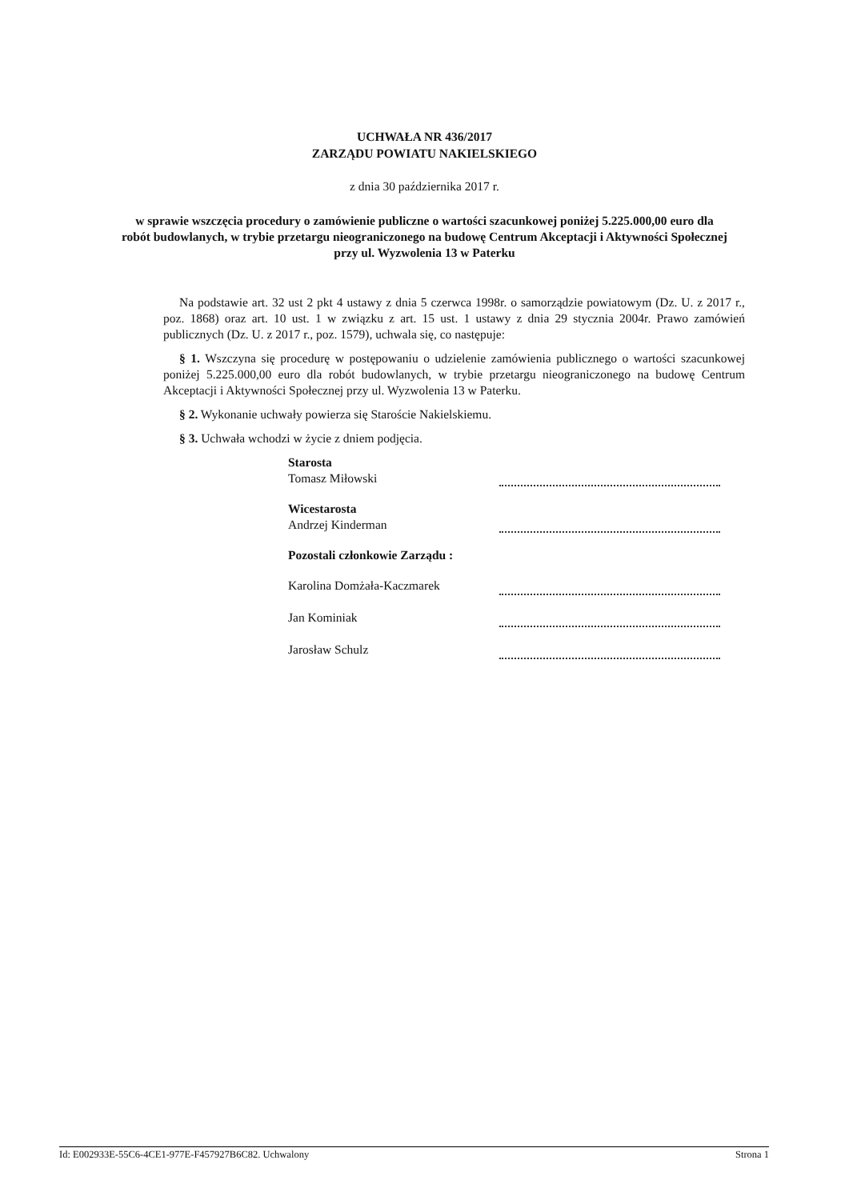UCHWAŁA NR 436/2017
ZARZĄDU POWIATU NAKIELSKIEGO
z dnia 30 października 2017 r.
w sprawie wszczęcia procedury o zamówienie publiczne o wartości szacunkowej poniżej 5.225.000,00 euro dla robót budowlanych, w trybie przetargu nieograniczonego na budowę Centrum Akceptacji i Aktywności Społecznej przy ul. Wyzwolenia 13 w Paterku
Na podstawie art. 32 ust 2 pkt 4 ustawy z dnia 5 czerwca 1998r. o samorządzie powiatowym (Dz. U. z 2017 r., poz. 1868) oraz art. 10 ust. 1 w związku z art. 15 ust. 1 ustawy z dnia 29 stycznia 2004r. Prawo zamówień publicznych (Dz. U. z 2017 r., poz. 1579), uchwala się, co następuje:
§ 1. Wszczyna się procedurę w postępowaniu o udzielenie zamówienia publicznego o wartości szacunkowej poniżej 5.225.000,00 euro dla robót budowlanych, w trybie przetargu nieograniczonego na budowę Centrum Akceptacji i Aktywności Społecznej przy ul. Wyzwolenia 13 w Paterku.
§ 2. Wykonanie uchwały powierza się Staroście Nakielskiemu.
§ 3. Uchwała wchodzi w życie z dniem podjęcia.
Starosta
Tomasz Miłowski
Wicestarosta
Andrzej Kinderman
Pozostali członkowie Zarządu :
Karolina Domżała-Kaczmarek
Jan Kominiak
Jarosław Schulz
Id: E002933E-55C6-4CE1-977E-F457927B6C82. Uchwalony Strona 1